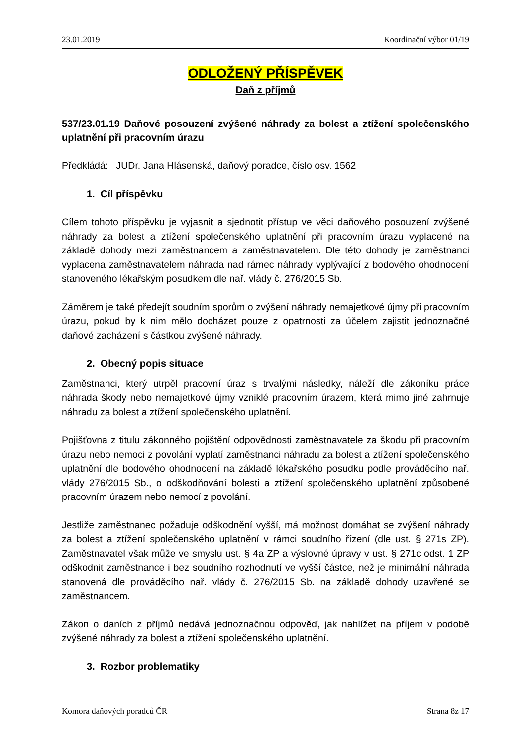23.01.2019 Koordinační výbor 01/19
ODLOŽENÝ PŘÍSPĚVEK
Daň z příjmů
537/23.01.19 Daňové posouzení zvýšené náhrady za bolest a ztížení společenského uplatnění při pracovním úrazu
Předkládá: JUDr. Jana Hlásenská, daňový poradce, číslo osv. 1562
1. Cíl příspěvku
Cílem tohoto příspěvku je vyjasnit a sjednotit přístup ve věci daňového posouzení zvýšené náhrady za bolest a ztížení společenského uplatnění při pracovním úrazu vyplacené na základě dohody mezi zaměstnancem a zaměstnavatelem. Dle této dohody je zaměstnanci vyplacena zaměstnavatelem náhrada nad rámec náhrady vyplývající z bodového ohodnocení stanoveného lékařským posudkem dle nař. vlády č. 276/2015 Sb.
Záměrem je také předejít soudním sporům o zvýšení náhrady nemajetkové újmy při pracovním úrazu, pokud by k nim mělo docházet pouze z opatrnosti za účelem zajistit jednoznačné daňové zacházení s částkou zvýšené náhrady.
2. Obecný popis situace
Zaměstnanci, který utrpěl pracovní úraz s trvalými následky, náleží dle zákoníku práce náhrada škody nebo nemajetkové újmy vzniklé pracovním úrazem, která mimo jiné zahrnuje náhradu za bolest a ztížení společenského uplatnění.
Pojišťovna z titulu zákonného pojištění odpovědnosti zaměstnavatele za škodu při pracovním úrazu nebo nemoci z povolání vyplatí zaměstnanci náhradu za bolest a ztížení společenského uplatnění dle bodového ohodnocení na základě lékařského posudku podle prováděcího nař. vlády 276/2015 Sb., o odškodňování bolesti a ztížení společenského uplatnění způsobené pracovním úrazem nebo nemocí z povolání.
Jestliže zaměstnanec požaduje odškodnění vyšší, má možnost domáhat se zvýšení náhrady za bolest a ztížení společenského uplatnění v rámci soudního řízení (dle ust. § 271s ZP). Zaměstnavatel však může ve smyslu ust. § 4a ZP a výslovné úpravy v ust. § 271c odst. 1 ZP odškodnit zaměstnance i bez soudního rozhodnutí ve vyšší částce, než je minimální náhrada stanovená dle prováděcího nař. vlády č. 276/2015 Sb. na základě dohody uzavřené se zaměstnancem.
Zákon o daních z příjmů nedává jednoznačnou odpověď, jak nahlížet na příjem v podobě zvýšené náhrady za bolest a ztížení společenského uplatnění.
3. Rozbor problematiky
Komora daňových poradců ČR Strana 8z 17